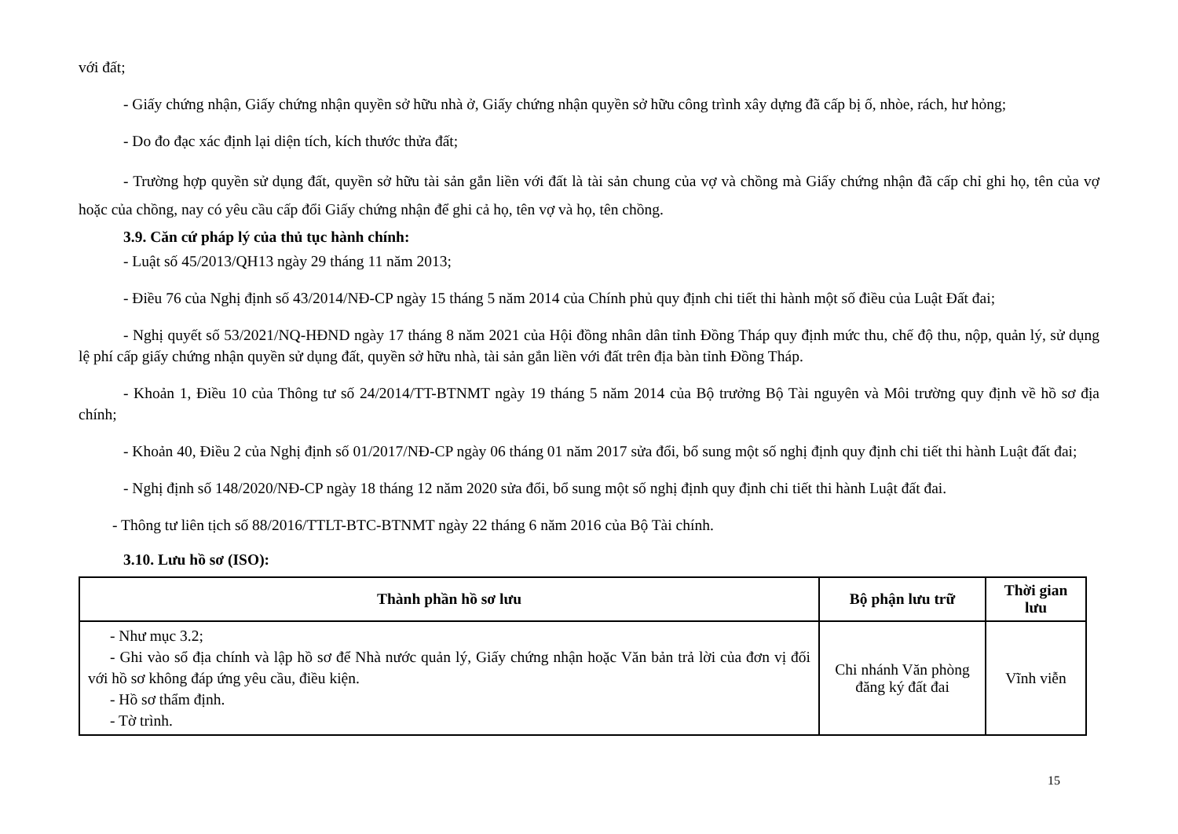với đất;
- Giấy chứng nhận, Giấy chứng nhận quyền sở hữu nhà ở, Giấy chứng nhận quyền sở hữu công trình xây dựng đã cấp bị ố, nhòe, rách, hư hỏng;
- Do đo đạc xác định lại diện tích, kích thước thửa đất;
- Trường hợp quyền sử dụng đất, quyền sở hữu tài sản gắn liền với đất là tài sản chung của vợ và chồng mà Giấy chứng nhận đã cấp chỉ ghi họ, tên của vợ hoặc của chồng, nay có yêu cầu cấp đổi Giấy chứng nhận để ghi cả họ, tên vợ và họ, tên chồng.
3.9. Căn cứ pháp lý của thủ tục hành chính:
- Luật số 45/2013/QH13 ngày 29 tháng 11 năm 2013;
- Điều 76 của Nghị định số 43/2014/NĐ-CP ngày 15 tháng 5 năm 2014 của Chính phủ quy định chi tiết thi hành một số điều của Luật Đất đai;
- Nghị quyết số 53/2021/NQ-HĐND ngày 17 tháng 8 năm 2021 của Hội đồng nhân dân tỉnh Đồng Tháp quy định mức thu, chế độ thu, nộp, quản lý, sử dụng lệ phí cấp giấy chứng nhận quyền sử dụng đất, quyền sở hữu nhà, tài sản gắn liền với đất trên địa bàn tỉnh Đồng Tháp.
- Khoản 1, Điều 10 của Thông tư số 24/2014/TT-BTNMT ngày 19 tháng 5 năm 2014 của Bộ trưởng Bộ Tài nguyên và Môi trường quy định về hồ sơ địa chính;
- Khoản 40, Điều 2 của Nghị định số 01/2017/NĐ-CP ngày 06 tháng 01 năm 2017 sửa đổi, bổ sung một số nghị định quy định chi tiết thi hành Luật đất đai;
- Nghị định số 148/2020/NĐ-CP ngày 18 tháng 12 năm 2020 sửa đổi, bổ sung một số nghị định quy định chi tiết thi hành Luật đất đai.
- Thông tư liên tịch số 88/2016/TTLT-BTC-BTNMT ngày 22 tháng 6 năm 2016 của Bộ Tài chính.
3.10. Lưu hồ sơ (ISO):
| Thành phần hồ sơ lưu | Bộ phận lưu trữ | Thời gian lưu |
| --- | --- | --- |
| - Như mục 3.2; - Ghi vào sổ địa chính và lập hồ sơ để Nhà nước quản lý, Giấy chứng nhận hoặc Văn bản trả lời của đơn vị đối với hồ sơ không đáp ứng yêu cầu, điều kiện. - Hồ sơ thẩm định. - Tờ trình. | Chi nhánh Văn phòng đăng ký đất đai | Vĩnh viễn |
15